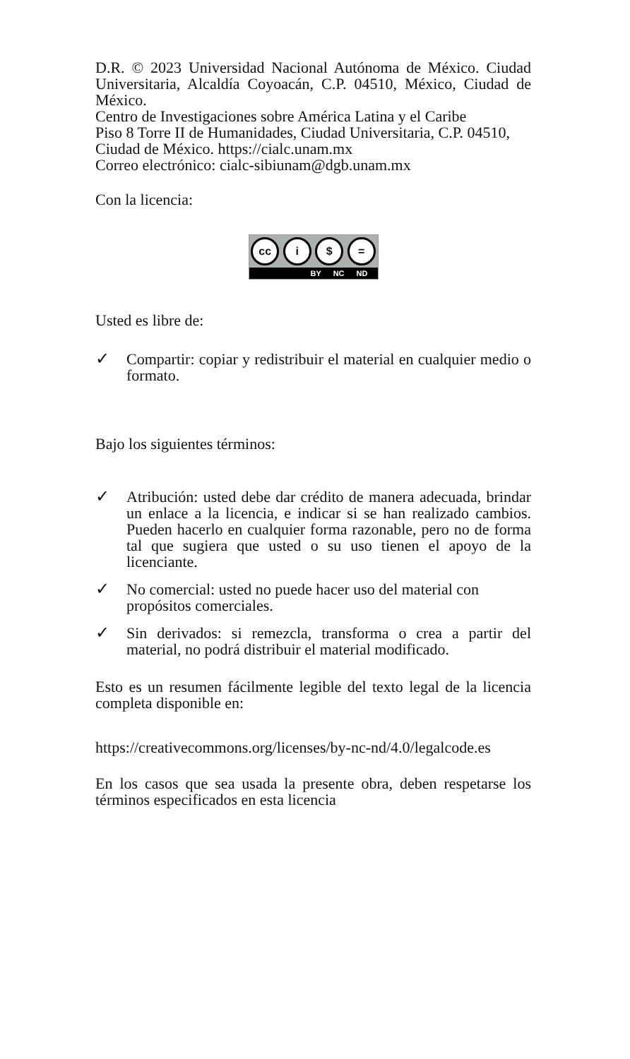D.R. © 2023 Universidad Nacional Autónoma de México. Ciudad Universitaria, Alcaldía Coyoacán, C.P. 04510, México, Ciudad de México.
Centro de Investigaciones sobre América Latina y el Caribe
Piso 8 Torre II de Humanidades, Ciudad Universitaria, C.P. 04510, Ciudad de México. https://cialc.unam.mx
Correo electrónico: cialc-sibiunam@dgb.unam.mx
Con la licencia:
cc i $ =
BY NC ND
Usted es libre de:
✓ Compartir: copiar y redistribuir el material en cualquier medio o formato.
Bajo los siguientes términos:
✓ Atribución: usted debe dar crédito de manera adecuada, brindar un enlace a la licencia, e indicar si se han realizado cambios. Pueden hacerlo en cualquier forma razonable, pero no de forma tal que sugiera que usted o su uso tienen el apoyo de la licenciante.
✓ No comercial: usted no puede hacer uso del material con propósitos comerciales.
✓ Sin derivados: si remezcla, transforma o crea a partir del material, no podrá distribuir el material modificado.
Esto es un resumen fácilmente legible del texto legal de la licencia completa disponible en:
https://creativecommons.org/licenses/by-nc-nd/4.0/legalcode.es
En los casos que sea usada la presente obra, deben respetarse los términos especificados en esta licencia